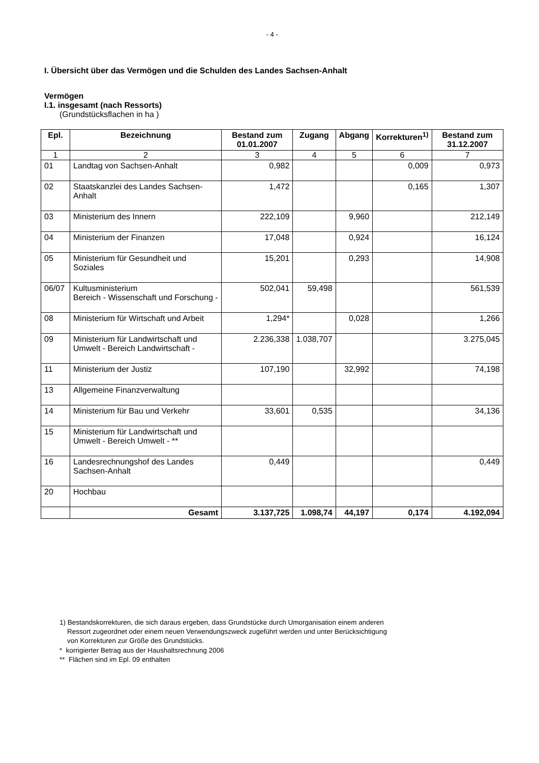- 4 -
I. Übersicht über das Vermögen und die Schulden des Landes Sachsen-Anhalt
Vermögen
I.1. insgesamt (nach Ressorts)
(Grundstücksflachen in ha )
| Epl. | Bezeichnung | Bestand zum 01.01.2007 | Zugang | Abgang | Korrekturen<sup>1)</sup> | Bestand zum 31.12.2007 |
| --- | --- | --- | --- | --- | --- | --- |
| 1 | 2 | 3 | 4 | 5 | 6 | 7 |
| 01 | Landtag von Sachsen-Anhalt | 0,982 | | | 0,009 | 0,973 |
| 02 | Staatskanzlei des Landes Sachsen-Anhalt | 1,472 | | | 0,165 | 1,307 |
| 03 | Ministerium des Innern | 222,109 | | 9,960 | | 212,149 |
| 04 | Ministerium der Finanzen | 17,048 | | 0,924 | | 16,124 |
| 05 | Ministerium für Gesundheit und Soziales | 15,201 | | 0,293 | | 14,908 |
| 06/07 | Kultusministerium Bereich - Wissenschaft und Forschung - | 502,041 | 59,498 | | | 561,539 |
| 08 | Ministerium für Wirtschaft und Arbeit | 1,294* | | 0,028 | | 1,266 |
| 09 | Ministerium für Landwirtschaft und Umwelt - Bereich Landwirtschaft - | 2.236,338 | 1.038,707 | | | 3.275,045 |
| 11 | Ministerium der Justiz | 107,190 | | 32,992 | | 74,198 |
| 13 | Allgemeine Finanzverwaltung | | | | | |
| 14 | Ministerium für Bau und Verkehr | 33,601 | 0,535 | | | 34,136 |
| 15 | Ministerium für Landwirtschaft und Umwelt - Bereich Umwelt - ** | | | | | |
| 16 | Landesrechnungshof des Landes Sachsen-Anhalt | 0,449 | | | | 0,449 |
| 20 | Hochbau | | | | | |
| | Gesamt | 3.137,725 | 1.098,74 | 44,197 | 0,174 | 4.192,094 |
1) Bestandskorrekturen, die sich daraus ergeben, dass Grundstücke durch Umorganisation einem anderen
Ressort zugeordnet oder einem neuen Verwendungszweck zugeführt werden und unter Berücksichtigung
von Korrekturen zur Größe des Grundstücks.
* korrigierter Betrag aus der Haushaltsrechnung 2006
** Flächen sind im Epl. 09 enthalten